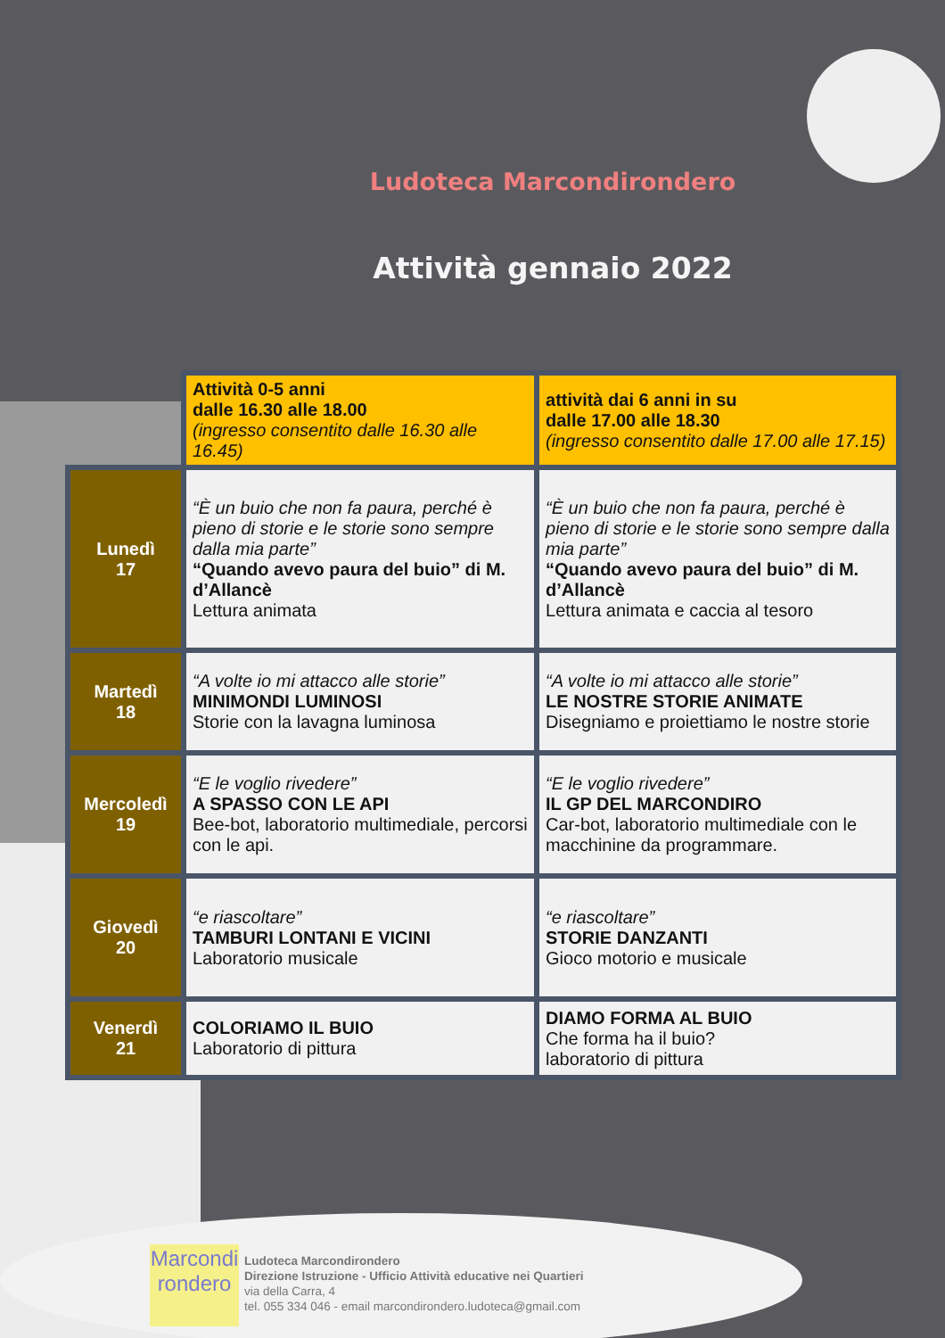Ludoteca Marcondirondero
Attività gennaio 2022
| | Attività 0-5 anni dalle 16.30 alle 18.00 (ingresso consentito dalle 16.30 alle 16.45) | attività dai 6 anni in su dalle 17.00 alle 18.30 (ingresso consentito dalle 17.00 alle 17.15) |
| Lunedì 17 | “È un buio che non fa paura, perché è pieno di storie e le storie sono sempre dalla mia parte” “Quando avevo paura del buio” di M. d’Allancè Lettura animata | “È un buio che non fa paura, perché è pieno di storie e le storie sono sempre dalla mia parte” “Quando avevo paura del buio” di M. d’Allancè Lettura animata e caccia al tesoro |
| Martedì 18 | “A volte io mi attacco alle storie” MINIMONDI LUMINOSI Storie con la lavagna luminosa | “A volte io mi attacco alle storie” LE NOSTRE STORIE ANIMATE Disegniamo e proiettiamo le nostre storie |
| Mercoledì 19 | “E le voglio rivedere” A SPASSO CON LE API Bee-bot, laboratorio multimediale, percorsi con le api. | “E le voglio rivedere” IL GP DEL MARCONDIRO Car-bot, laboratorio multimediale con le macchinine da programmare. |
| Giovedì 20 | “e riascoltare” TAMBURI LONTANI E VICINI Laboratorio musicale | “e riascoltare” STORIE DANZANTI Gioco motorio e musicale |
| Venerdì 21 | COLORIAMO IL BUIO Laboratorio di pittura | DIAMO FORMA AL BUIO Che forma ha il buio? laboratorio di pittura |
Marcondi
rondero
Ludoteca Marcondirondero
Direzione Istruzione - Ufficio Attività educative nei Quartieri
via della Carra, 4
tel. 055 334 046 - email marcondirondero.ludoteca@gmail.com